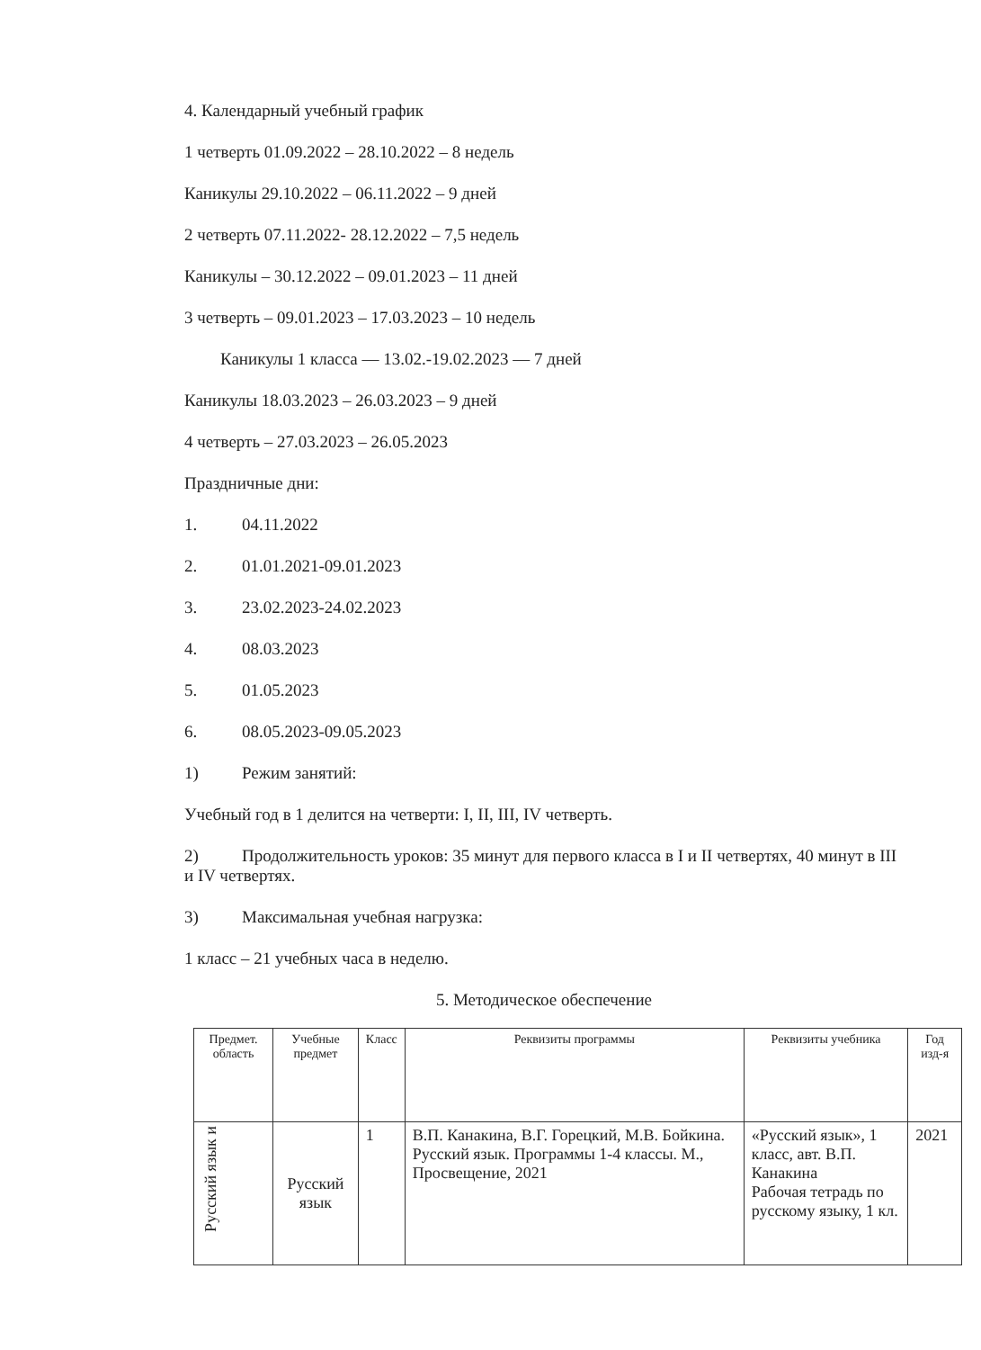4. Календарный учебный график
1 четверть 01.09.2022 – 28.10.2022 – 8 недель
Каникулы 29.10.2022 – 06.11.2022 – 9 дней
2 четверть 07.11.2022- 28.12.2022 – 7,5 недель
Каникулы – 30.12.2022 – 09.01.2023 – 11 дней
3 четверть – 09.01.2023 – 17.03.2023 – 10 недель
Каникулы 1 класса — 13.02.-19.02.2023 — 7 дней
Каникулы 18.03.2023 – 26.03.2023 – 9 дней
4 четверть – 27.03.2023 – 26.05.2023
Праздничные дни:
1. 04.11.2022
2. 01.01.2021-09.01.2023
3. 23.02.2023-24.02.2023
4. 08.03.2023
5. 01.05.2023
6. 08.05.2023-09.05.2023
1) Режим занятий:
Учебный год в 1 делится на четверти: I, II, III, IV четверть.
2) Продолжительность уроков: 35 минут для первого класса в I и II четвертях, 40 минут в III и IV четвертях.
3) Максимальная учебная нагрузка:
1 класс – 21 учебных часа в неделю.
5. Методическое обеспечение
| Предмет. область | Учебные предмет | Класс | Реквизиты программы | Реквизиты учебника | Год изд-я |
| --- | --- | --- | --- | --- | --- |
| Русский язык и | Русский язык | 1 | В.П. Канакина, В.Г. Горецкий, М.В. Бойкина. Русский язык. Программы 1-4 классы. М., Просвещение, 2021 | «Русский язык», 1 класс, авт. В.П. Канакина Рабочая тетрадь по русскому языку, 1 кл. | 2021 |